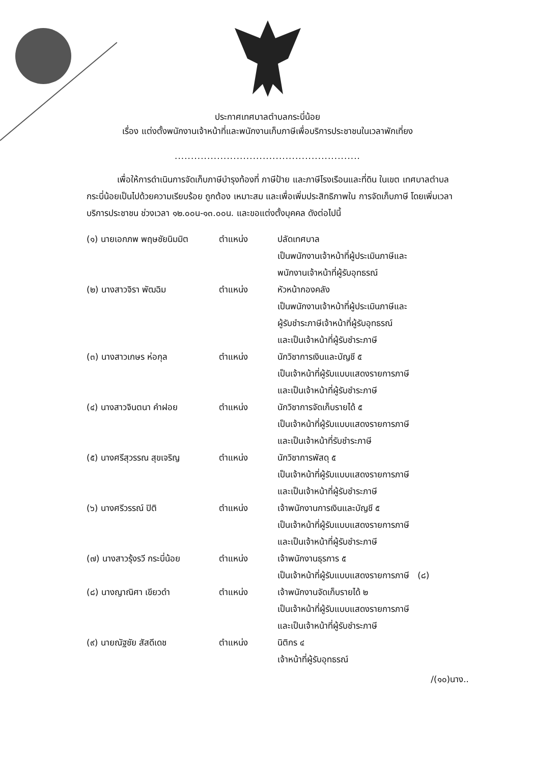ประกาศเทศบาลตำบลกระบี่น้อย
เรื่อง แต่งตั้งพนักงานเจ้าหน้าที่และพนักงานเก็บภาษีเพื่อบริการประชาชนในเวลาพักเที่ยง
.........................................................
เพื่อให้การดำเนินการจัดเก็บภาษีบำรุงท้องที่ ภาษีป้าย และภาษีโรงเรือนและที่ดิน ในเขต เทศบาลตำบลกระบี่น้อยเป็นไปด้วยความเรียบร้อย ถูกต้อง เหมาะสม และเพื่อเพิ่มประสิทธิภาพใน การจัดเก็บภาษี โดยเพิ่มเวลาบริการประชาชน ช่วงเวลา ๑๒.๐๐น-๑๓.๐๐น. และขอแต่งตั้งบุคคล ดังต่อไปนี้
(๑) นายเอกภพ พฤษชัยนิมมิต ตำแหน่ง ปลัดเทศบาล
เป็นพนักงานเจ้าหน้าที่ผู้ประเมินภาษีและ
พนักงานเจ้าหน้าที่ผู้รับอุทธรณ์
(๒) นางสาวจิรา พัฒฉิม ตำแหน่ง หัวหน้ากองคลัง
เป็นพนักงานเจ้าหน้าที่ผู้ประเมินภาษีและ
ผู้รับชำระภาษีเจ้าหน้าที่ผู้รับอุทธรณ์
และเป็นเจ้าหน้าที่ผู้รับชำระภาษี
(๓) นางสาวเกษร ห่อกุล ตำแหน่ง นักวิชาการเงินและบัญชี ๕
เป็นเจ้าหน้าที่ผู้รับแบบแสดงรายการภาษี
และเป็นเจ้าหน้าที่ผู้รับชำระภาษี
(๔) นางสาวจินตนา คำฝอย ตำแหน่ง นักวิชาการจัดเก็บรายได้ ๕
เป็นเจ้าหน้าที่ผู้รับแบบแสดงรายการภาษี
และเป็นเจ้าหน้าที่รับชำระภาษี
(๕) นางศรีสุวรรณ สุขเจริญ ตำแหน่ง นักวิชาการพัสดุ ๕
เป็นเจ้าหน้าที่ผู้รับแบบแสดงรายการภาษี
และเป็นเจ้าหน้าที่ผู้รับชำระภาษี
(๖) นางศรีวรรณ์ ปิติ ตำแหน่ง เจ้าพนักงานการเงินและบัญชี ๕
เป็นเจ้าหน้าที่ผู้รับแบบแสดงรายการภาษี
และเป็นเจ้าหน้าที่ผู้รับชำระภาษี
(๗) นางสาวรุ้งรวี กระบี่น้อย
ตำแหน่ง เจ้าพนักงานธุรการ ๕
เป็นเจ้าหน้าที่ผู้รับแบบแสดงรายการภาษี (๘)
(๘) นางญาณิศา เขียวดำ ตำแหน่ง เจ้าพนักงานจัดเก็บรายได้ ๒
เป็นเจ้าหน้าที่ผู้รับแบบแสดงรายการภาษี
และเป็นเจ้าหน้าที่ผู้รับชำระภาษี
(๙) นายณัฐชัย สัสดีเดช ตำแหน่ง นิติกร ๔
เจ้าหน้าที่ผู้รับอุทธรณ์
/(๑๐)นาง..